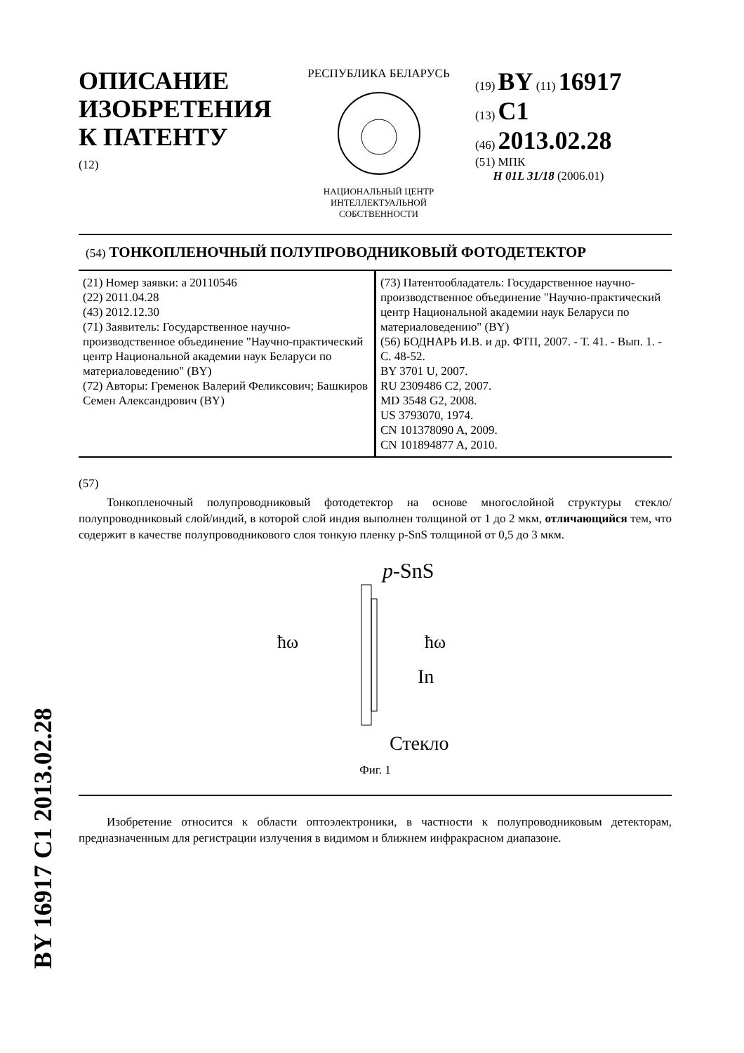ОПИСАНИЕ ИЗОБРЕТЕНИЯ К ПАТЕНТУ
(12)
РЕСПУБЛИКА БЕЛАРУСЬ
НАЦИОНАЛЬНЫЙ ЦЕНТР
ИНТЕЛЛЕКТУАЛЬНОЙ
СОБСТВЕННОСТИ
(19) BY (11) 16917
(13) C1
(46) 2013.02.28
(51) МПК
H 01L 31/18 (2006.01)
(54) ТОНКОПЛЕНОЧНЫЙ ПОЛУПРОВОДНИКОВЫЙ ФОТОДЕТЕКТОР
(21) Номер заявки: a 20110546
(22) 2011.04.28
(43) 2012.12.30
(71) Заявитель: Государственное научно-производственное объединение "Научно-практический центр Национальной академии наук Беларуси по материаловедению" (BY)
(72) Авторы: Гременок Валерий Феликсович; Башкиров Семен Александрович (BY)
(73) Патентообладатель: Государственное научно-производственное объединение "Научно-практический центр Национальной академии наук Беларуси по материаловедению" (BY)
(56) БОДНАРЬ И.В. и др. ФТП, 2007. - Т. 41. - Вып. 1. - С. 48-52.
BY 3701 U, 2007.
RU 2309486 C2, 2007.
MD 3548 G2, 2008.
US 3793070, 1974.
CN 101378090 A, 2009.
CN 101894877 A, 2010.
(57)
Тонкопленочный полупроводниковый фотодетектор на основе многослойной структуры стекло/полупроводниковый слой/индий, в которой слой индия выполнен толщиной от 1 до 2 мкм, отличающийся тем, что содержит в качестве полупроводникового слоя тонкую пленку p-SnS толщиной от 0,5 до 3 мкм.
p-SnS
ħω
ħω
In
Стекло
Фиг. 1
Изобретение относится к области оптоэлектроники, в частности к полупроводниковым детекторам, предназначенным для регистрации излучения в видимом и ближнем инфракрасном диапазоне.
BY 16917 C1 2013.02.28